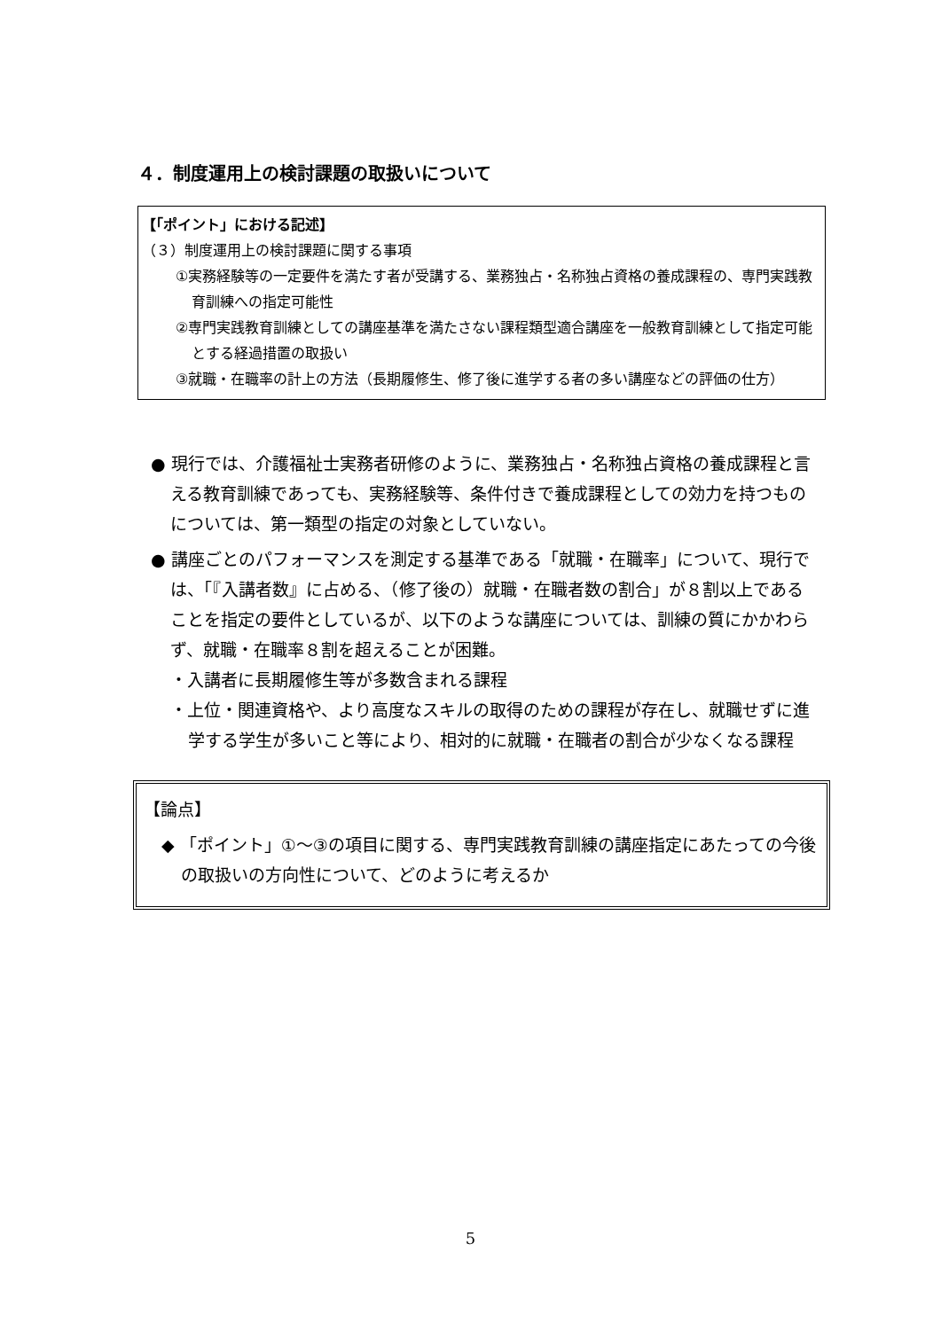４．制度運用上の検討課題の取扱いについて
【「ポイント」における記述】
（３）制度運用上の検討課題に関する事項
①実務経験等の一定要件を満たす者が受講する、業務独占・名称独占資格の養成課程の、専門実践教育訓練への指定可能性
②専門実践教育訓練としての講座基準を満たさない課程類型適合講座を一般教育訓練として指定可能とする経過措置の取扱い
③就職・在職率の計上の方法（長期履修生、修了後に進学する者の多い講座などの評価の仕方）
● 現行では、介護福祉士実務者研修のように、業務独占・名称独占資格の養成課程と言える教育訓練であっても、実務経験等、条件付きで養成課程としての効力を持つものについては、第一類型の指定の対象としていない。
● 講座ごとのパフォーマンスを測定する基準である「就職・在職率」について、現行では、「『入講者数』に占める、（修了後の）就職・在職者数の割合」が８割以上であることを指定の要件としているが、以下のような講座については、訓練の質にかかわらず、就職・在職率８割を超えることが困難。
・入講者に長期履修生等が多数含まれる課程
・上位・関連資格や、より高度なスキルの取得のための課程が存在し、就職せずに進学する学生が多いこと等により、相対的に就職・在職者の割合が少なくなる課程
【論点】
◆ 「ポイント」①～③の項目に関する、専門実践教育訓練の講座指定にあたっての今後の取扱いの方向性について、どのように考えるか
5